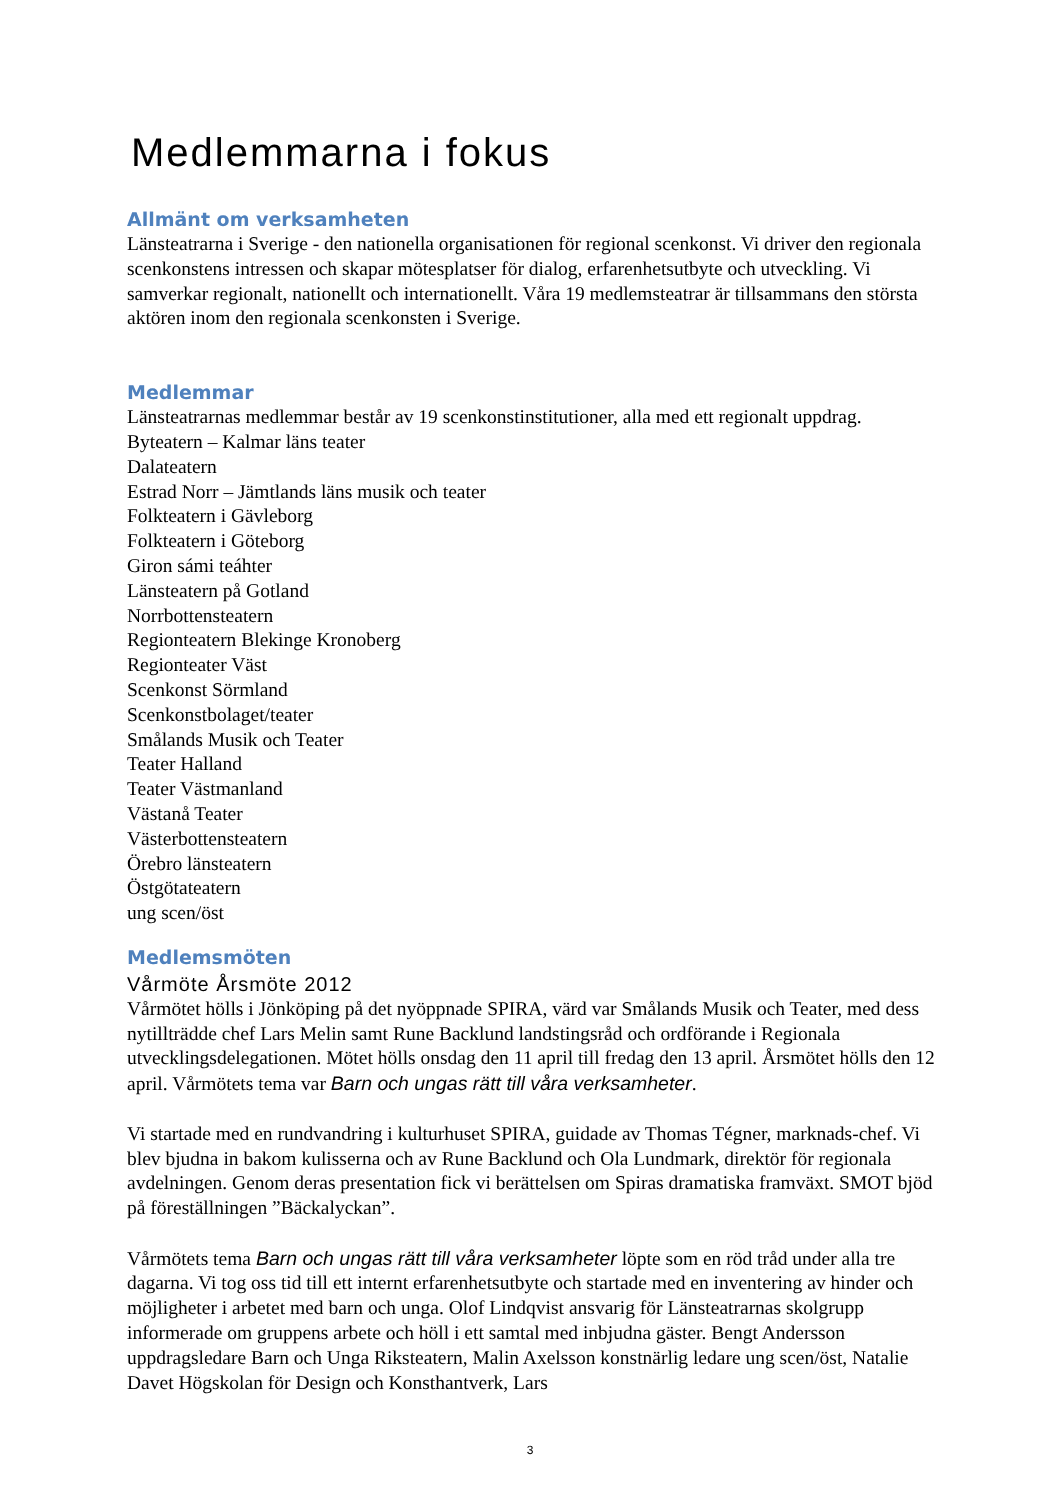Medlemmarna i fokus
Allmänt om verksamheten
Länsteatrarna i Sverige - den nationella organisationen för regional scenkonst. Vi driver den regionala scenkonstens intressen och skapar mötesplatser för dialog, erfarenhetsutbyte och utveckling. Vi samverkar regionalt, nationellt och internationellt. Våra 19 medlemsteatrar är tillsammans den största aktören inom den regionala scenkonsten i Sverige.
Medlemmar
Länsteatrarnas medlemmar består av 19 scenkonstinstitutioner, alla med ett regionalt uppdrag.
Byteatern – Kalmar läns teater
Dalateatern
Estrad Norr – Jämtlands läns musik och teater
Folkteatern i Gävleborg
Folkteatern i Göteborg
Giron sámi teáhter
Länsteatern på Gotland
Norrbottensteatern
Regionteatern Blekinge Kronoberg
Regionteater Väst
Scenkonst Sörmland
Scenkonstbolaget/teater
Smålands Musik och Teater
Teater Halland
Teater Västmanland
Västanå Teater
Västerbottensteatern
Örebro länsteatern
Östgötateatern
ung scen/öst
Medlemsmöten
Vårmöte Årsmöte 2012
Vårmötet hölls i Jönköping på det nyöppnade SPIRA, värd var Smålands Musik och Teater, med dess nytillträdde chef Lars Melin samt Rune Backlund landstingsråd och ordförande i Regionala utvecklingsdelegationen. Mötet hölls onsdag den 11 april till fredag den 13 april. Årsmötet hölls den 12 april. Vårmötets tema var Barn och ungas rätt till våra verksamheter.
Vi startade med en rundvandring i kulturhuset SPIRA, guidade av Thomas Tégner, marknads-chef. Vi blev bjudna in bakom kulisserna och av Rune Backlund och Ola Lundmark, direktör för regionala avdelningen. Genom deras presentation fick vi berättelsen om Spiras dramatiska framväxt. SMOT bjöd på föreställningen ”Bäckalyckan”.
Vårmötets tema Barn och ungas rätt till våra verksamheter löpte som en röd tråd under alla tre dagarna. Vi tog oss tid till ett internt erfarenhetsutbyte och startade med en inventering av hinder och möjligheter i arbetet med barn och unga. Olof Lindqvist ansvarig för Länsteatrarnas skolgrupp informerade om gruppens arbete och höll i ett samtal med inbjudna gäster. Bengt Andersson uppdragsledare Barn och Unga Riksteatern, Malin Axelsson konstnärlig ledare ung scen/öst, Natalie Davet Högskolan för Design och Konsthantverk, Lars
3